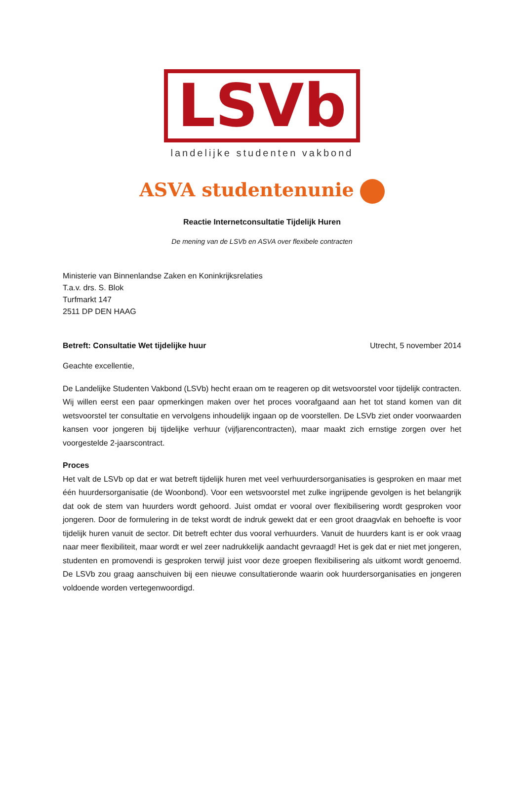LSVb
landelijke studenten vakbond
ASVA studentenunie
Reactie Internetconsultatie Tijdelijk Huren
De mening van de LSVb en ASVA over flexibele contracten
Ministerie van Binnenlandse Zaken en Koninkrijksrelaties
T.a.v. drs. S. Blok
Turfmarkt 147
2511 DP DEN HAAG
Betreft: Consultatie Wet tijdelijke huur Utrecht, 5 november 2014
Geachte excellentie,
De Landelijke Studenten Vakbond (LSVb) hecht eraan om te reageren op dit wetsvoorstel voor tijdelijk contracten. Wij willen eerst een paar opmerkingen maken over het proces voorafgaand aan het tot stand komen van dit wetsvoorstel ter consultatie en vervolgens inhoudelijk ingaan op de voorstellen. De LSVb ziet onder voorwaarden kansen voor jongeren bij tijdelijke verhuur (vijfjarencontracten), maar maakt zich ernstige zorgen over het voorgestelde 2-jaarscontract.
Proces
Het valt de LSVb op dat er wat betreft tijdelijk huren met veel verhuurdersorganisaties is gesproken en maar met één huurdersorganisatie (de Woonbond). Voor een wetsvoorstel met zulke ingrijpende gevolgen is het belangrijk dat ook de stem van huurders wordt gehoord. Juist omdat er vooral over flexibilisering wordt gesproken voor jongeren. Door de formulering in de tekst wordt de indruk gewekt dat er een groot draagvlak en behoefte is voor tijdelijk huren vanuit de sector. Dit betreft echter dus vooral verhuurders. Vanuit de huurders kant is er ook vraag naar meer flexibiliteit, maar wordt er wel zeer nadrukkelijk aandacht gevraagd! Het is gek dat er niet met jongeren, studenten en promovendi is gesproken terwijl juist voor deze groepen flexibilisering als uitkomt wordt genoemd. De LSVb zou graag aanschuiven bij een nieuwe consultatieronde waarin ook huurdersorganisaties en jongeren voldoende worden vertegenwoordigd.